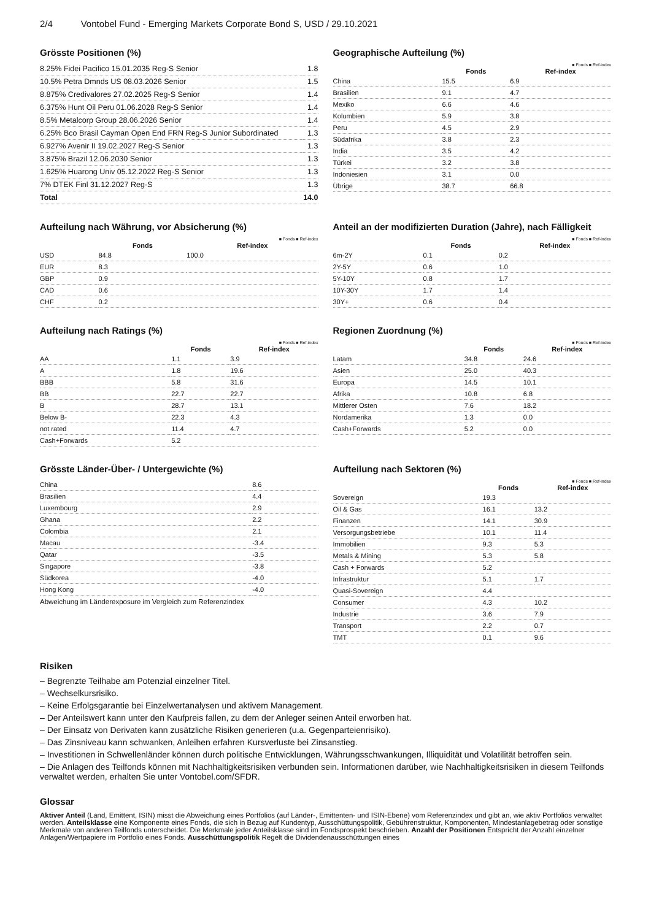2/4 Vontobel Fund - Emerging Markets Corporate Bond S, USD / 29.10.2021
Grösste Positionen (%)
| 8.25% Fidei Pacifico 15.01.2035 Reg-S Senior | 1.8 |
| 10.5% Petra Dmnds US 08.03.2026 Senior | 1.5 |
| 8.875% Credivalores 27.02.2025 Reg-S Senior | 1.4 |
| 6.375% Hunt Oil Peru 01.06.2028 Reg-S Senior | 1.4 |
| 8.5% Metalcorp Group 28.06.2026 Senior | 1.4 |
| 6.25% Bco Brasil Cayman Open End FRN Reg-S Junior Subordinated | 1.3 |
| 6.927% Avenir II 19.02.2027 Reg-S Senior | 1.3 |
| 3.875% Brazil 12.06.2030 Senior | 1.3 |
| 1.625% Huarong Univ 05.12.2022 Reg-S Senior | 1.3 |
| 7% DTEK Finl 31.12.2027 Reg-S | 1.3 |
| Total | 14.0 |
Geographische Aufteilung (%)
■ Fonds ■ Ref-index
| | Fonds | Ref-index |
| --- | --- | --- |
| China | 15.5 | 6.9 |
| Brasilien | 9.1 | 4.7 |
| Mexiko | 6.6 | 4.6 |
| Kolumbien | 5.9 | 3.8 |
| Peru | 4.5 | 2.9 |
| Südafrika | 3.8 | 2.3 |
| India | 3.5 | 4.2 |
| Türkei | 3.2 | 3.8 |
| Indoniesien | 3.1 | 0.0 |
| Übrige | 38.7 | 66.8 |
Aufteilung nach Währung, vor Absicherung (%)
■ Fonds ■ Ref-index
| | Fonds | Ref-index |
| --- | --- | --- |
| USD | 84.8 | 100.0 |
| EUR | 8.3 | |
| GBP | 0.9 | |
| CAD | 0.6 | |
| CHF | 0.2 | |
Anteil an der modifizierten Duration (Jahre), nach Fälligkeit
■ Fonds ■ Ref-index
| | Fonds | Ref-index |
| --- | --- | --- |
| 6m-2Y | 0.1 | 0.2 |
| 2Y-5Y | 0.6 | 1.0 |
| 5Y-10Y | 0.8 | 1.7 |
| 10Y-30Y | 1.7 | 1.4 |
| 30Y+ | 0.6 | 0.4 |
Aufteilung nach Ratings (%)
■ Fonds ■ Ref-index
| | Fonds | Ref-index |
| --- | --- | --- |
| AA | 1.1 | 3.9 |
| A | 1.8 | 19.6 |
| BBB | 5.8 | 31.6 |
| BB | 22.7 | 22.7 |
| B | 28.7 | 13.1 |
| Below B- | 22.3 | 4.3 |
| not rated | 11.4 | 4.7 |
| Cash+Forwards | 5.2 | |
Regionen Zuordnung (%)
■ Fonds ■ Ref-index
| | Fonds | Ref-index |
| --- | --- | --- |
| Latam | 34.8 | 24.6 |
| Asien | 25.0 | 40.3 |
| Europa | 14.5 | 10.1 |
| Afrika | 10.8 | 6.8 |
| Mittlerer Osten | 7.6 | 18.2 |
| Nordamerika | 1.3 | 0.0 |
| Cash+Forwards | 5.2 | 0.0 |
Grösste Länder-Über- / Untergewichte (%)
| China | 8.6 |
| Brasilien | 4.4 |
| Luxembourg | 2.9 |
| Ghana | 2.2 |
| Colombia | 2.1 |
| Macau | -3.4 |
| Qatar | -3.5 |
| Singapore | -3.8 |
| Südkorea | -4.0 |
| Hong Kong | -4.0 |
Abweichung im Länderexposure im Vergleich zum Referenzindex
Aufteilung nach Sektoren (%)
■ Fonds ■ Ref-index
| | Fonds | Ref-index |
| --- | --- | --- |
| Sovereign | 19.3 | |
| Oil & Gas | 16.1 | 13.2 |
| Finanzen | 14.1 | 30.9 |
| Versorgungsbetriebe | 10.1 | 11.4 |
| Immobilien | 9.3 | 5.3 |
| Metals & Mining | 5.3 | 5.8 |
| Cash + Forwards | 5.2 | |
| Infrastruktur | 5.1 | 1.7 |
| Quasi-Sovereign | 4.4 | |
| Consumer | 4.3 | 10.2 |
| Industrie | 3.6 | 7.9 |
| Transport | 2.2 | 0.7 |
| TMT | 0.1 | 9.6 |
Risiken
– Begrenzte Teilhabe am Potenzial einzelner Titel.
– Wechselkursrisiko.
– Keine Erfolgsgarantie bei Einzelwertanalysen und aktivem Management.
– Der Anteilswert kann unter den Kaufpreis fallen, zu dem der Anleger seinen Anteil erworben hat.
– Der Einsatz von Derivaten kann zusätzliche Risiken generieren (u.a. Gegenparteienrisiko).
– Das Zinsniveau kann schwanken, Anleihen erfahren Kursverluste bei Zinsanstieg.
– Investitionen in Schwellenländer können durch politische Entwicklungen, Währungsschwankungen, Illiquidität und Volatilität betroffen sein.
– Die Anlagen des Teilfonds können mit Nachhaltigkeitsrisiken verbunden sein. Informationen darüber, wie Nachhaltigkeitsrisiken in diesem Teilfonds verwaltet werden, erhalten Sie unter Vontobel.com/SFDR.
Glossar
Aktiver Anteil (Land, Emittent, ISIN) misst die Abweichung eines Portfolios (auf Länder-, Emittenten- und ISIN-Ebene) vom Referenzindex und gibt an, wie aktiv Portfolios verwaltet werden. Anteilsklasse eine Komponente eines Fonds, die sich in Bezug auf Kundentyp, Ausschüttungspolitik, Gebührenstruktur, Komponenten, Mindestanlagebetrag oder sonstige Merkmale von anderen Teilfonds unterscheidet. Die Merkmale jeder Anteilsklasse sind im Fondsprospekt beschrieben. Anzahl der Positionen Entspricht der Anzahl einzelner Anlagen/Wertpapiere im Portfolio eines Fonds. Ausschüttungspolitik Regelt die Dividendenausschüttungen eines